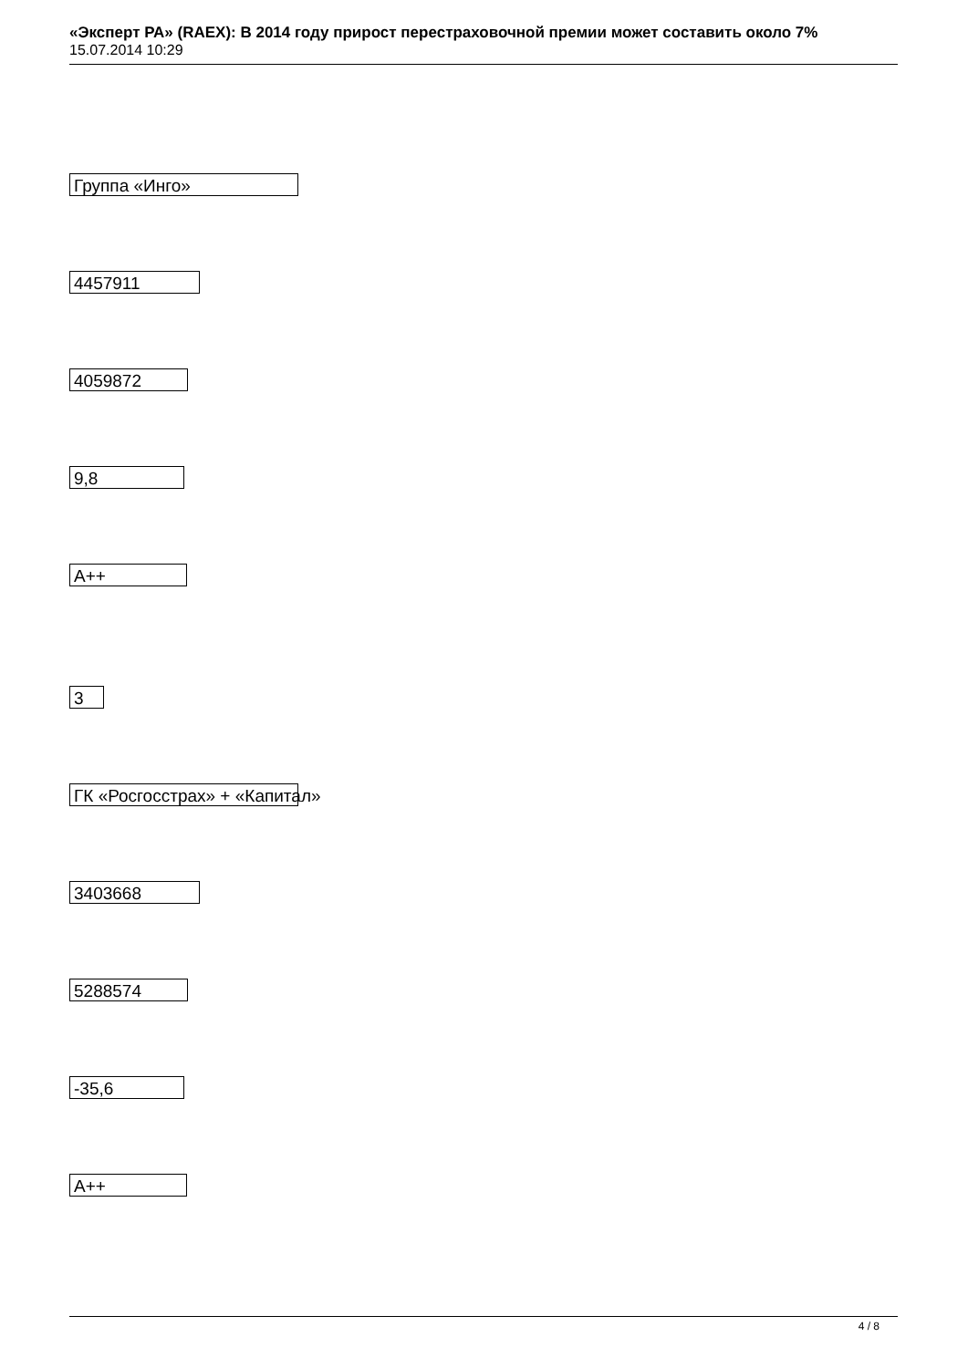«Эксперт РА» (RAEX): В 2014 году прирост перестраховочной премии может составить около 7%
15.07.2014 10:29
Группа «Инго»
4457911
4059872
9,8
A++
3
ГК «Росгосстрах» + «Капитал»
3403668
5288574
-35,6
A++
4 / 8